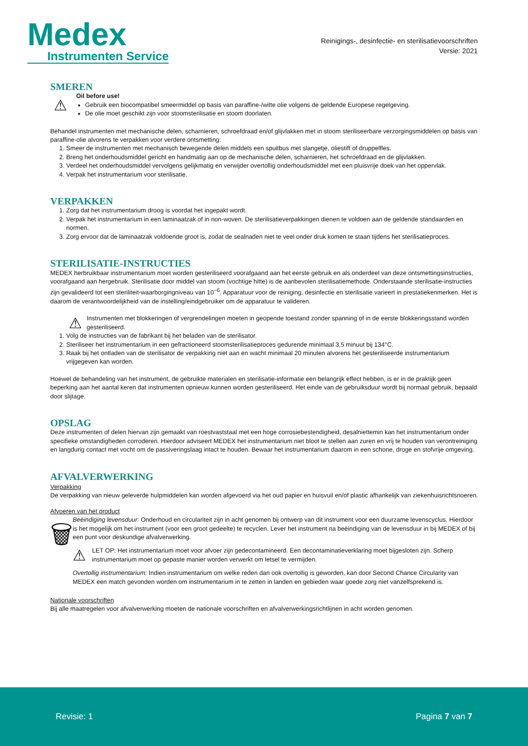Medex
Instrumenten Service
Reinigings-, desinfectie- en sterilisatievoorschriften
Versie: 2021
SMEREN
⚠
Oil before use!
Gebruik een biocompatibel smeermiddel op basis van paraffine-/witte olie volgens de geldende Europese regelgeving.
De olie moet geschikt zijn voor stoomsterilisatie en stoom doorlaten.
Behandel instrumenten met mechanische delen, scharnieren, schroefdraad en/of glijvlakken met in stoom steriliseerbare verzorgingsmiddelen op basis van paraffine-olie alvorens te verpakken voor verdere ontsmetting:
1. Smeer de instrumenten met mechanisch bewegende delen middels een spuitbus met slangetje, oliestift of druppelfles.
2. Breng het onderhoudsmiddel gericht en handmatig aan op de mechanische delen, scharnieren, het schroefdraad en de glijvlakken.
3. Verdeel het onderhoudsmiddel vervolgens gelijkmatig en verwijder overtollig onderhoudsmiddel met een pluisvrije doek van het oppervlak.
4. Verpak het instrumentarium voor sterilisatie.
VERPAKKEN
1. Zorg dat het instrumentarium droog is voordat het ingepakt wordt.
2. Verpak het instrumentarium in een laminaatzak of in non-woven. De sterilisatieverpakkingen dienen te voldoen aan de geldende standaarden en normen.
3. Zorg ervoor dat de laminaatzak voldoende groot is, zodat de sealnaden niet te veel onder druk komen te staan tijdens het sterilisatieproces.
STERILISATIE-INSTRUCTIES
MEDEX herbruikbaar instrumentarium moet worden gesteriliseerd voorafgaand aan het eerste gebruik en als onderdeel van deze ontsmettingsinstructies, voorafgaand aan hergebruik. Sterilisatie door middel van stoom (vochtige hitte) is de aanbevolen sterilisatiemethode. Onderstaande sterilisatie-instructies zijn gevalideerd tot een steriliteit-waarborgingniveau van 10<sup>−6</sup>. Apparatuur voor de reiniging, desinfectie en sterilisatie varieert in prestatiekenmerken. Het is daarom de verantwoordelijkheid van de instelling/eindgebruiker om de apparatuur te valideren.
⚠
Instrumenten met blokkeringen of vergrendelingen moeten in geopende toestand zonder spanning of in de eerste blokkeringsstand worden gesteriliseerd.
1. Volg de instructies van de fabrikant bij het beladen van de sterilisator.
2. Steriliseer het instrumentarium in een gefractioneerd stoomsterilisatieproces gedurende minimaal 3,5 minuut bij 134°C.
3. Raak bij het ontladen van de sterilisator de verpakking niet aan en wacht minimaal 20 minuten alvorens het gesteriliseerde instrumentarium vrijgegeven kan worden.
Hoewel de behandeling van het instrument, de gebruikte materialen en sterilisatie-informatie een belangrijk effect hebben, is er in de praktijk geen beperking aan het aantal keren dat instrumenten opnieuw kunnen worden gesteriliseerd. Het einde van de gebruiksduur wordt bij normaal gebruik, bepaald door slijtage.
OPSLAG
Deze instrumenten of delen hiervan zijn gemaakt van roestvaststaal met een hoge corrosiebestendigheid, desalniettemin kan het instrumentarium onder specifieke omstandigheden corroderen. Hierdoor adviseert MEDEX het instrumentarium niet bloot te stellen aan zuren en vrij te houden van verontreiniging en langdurig contact met vocht om de passiveringslaag intact te houden. Bewaar het instrumentarium daarom in een schone, droge en stofvrije omgeving.
AFVALVERWERKING
Verpakking
De verpakking van nieuw geleverde hulpmiddelen kan worden afgevoerd via het oud papier en huisvuil en/of plastic afhankelijk van ziekenhuisrichtsnoeren.
Afvoeren van het product
🗑
Beëindiging levensduur: Onderhoud en circulariteit zijn in acht genomen bij ontwerp van dit instrument voor een duurzame levenscyclus. Hierdoor is het mogelijk om het instrument (voor een groot gedeelte) te recyclen. Lever het instrument na beëindiging van de levensduur in bij MEDEX of bij een punt voor deskundige afvalverwerking.
⚠
LET OP: Het instrumentarium moet voor afvoer zijn gedecontamineerd. Een decontaminatieverklaring moet bijgesloten zijn. Scherp instrumentarium moet op gepaste manier worden verwerkt om letsel te vermijden.
Overtollig instrumentarium: Indien instrumentarium om welke reden dan ook overtollig is geworden, kan door Second Chance Circularity van MEDEX een match gevonden worden om instrumentarium in te zetten in landen en gebieden waar goede zorg niet vanzelfsprekend is.
Nationale voorschriften
Bij alle maatregelen voor afvalverwerking moeten de nationale voorschriften en afvalverwerkingsrichtlijnen in acht worden genomen.
Revisie: 1 Pagina 7 van 7